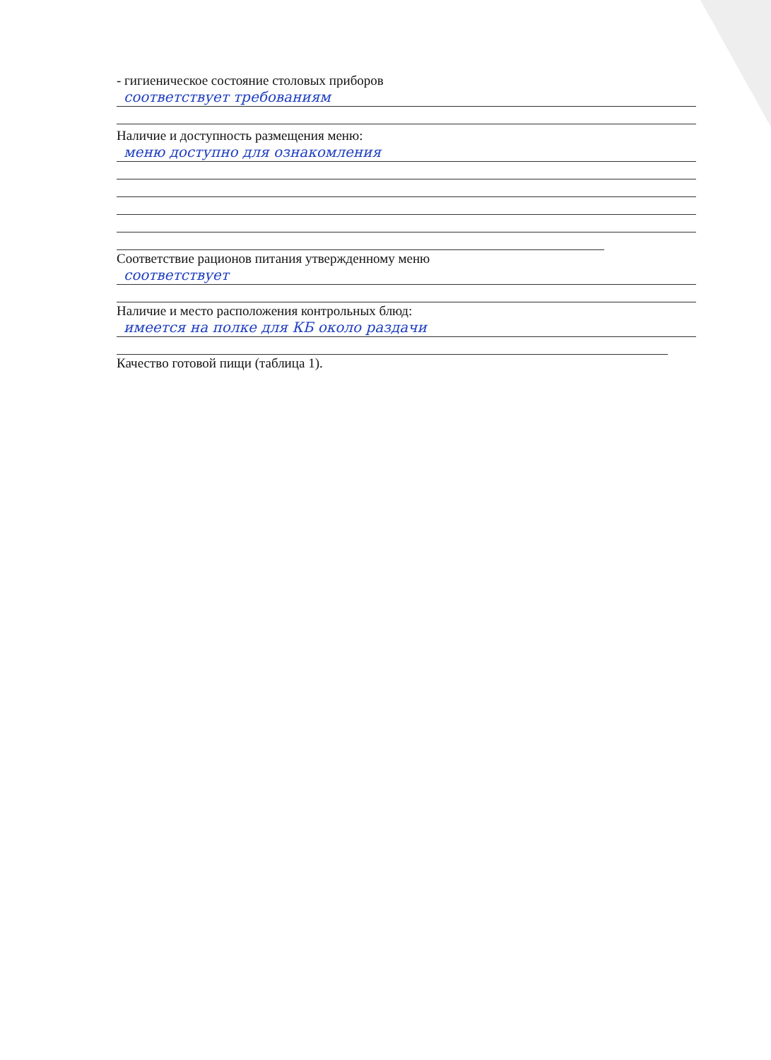- гигиеническое состояние столовых приборов
соответствует требованиям
Наличие и доступность размещения меню:
меню доступно для ознакомления
Соответствие рационов питания утвержденному меню
соответствует
Наличие и место расположения контрольных блюд:
имеется на полке для КБ около раздачи
Качество готовой пищи (таблица 1).